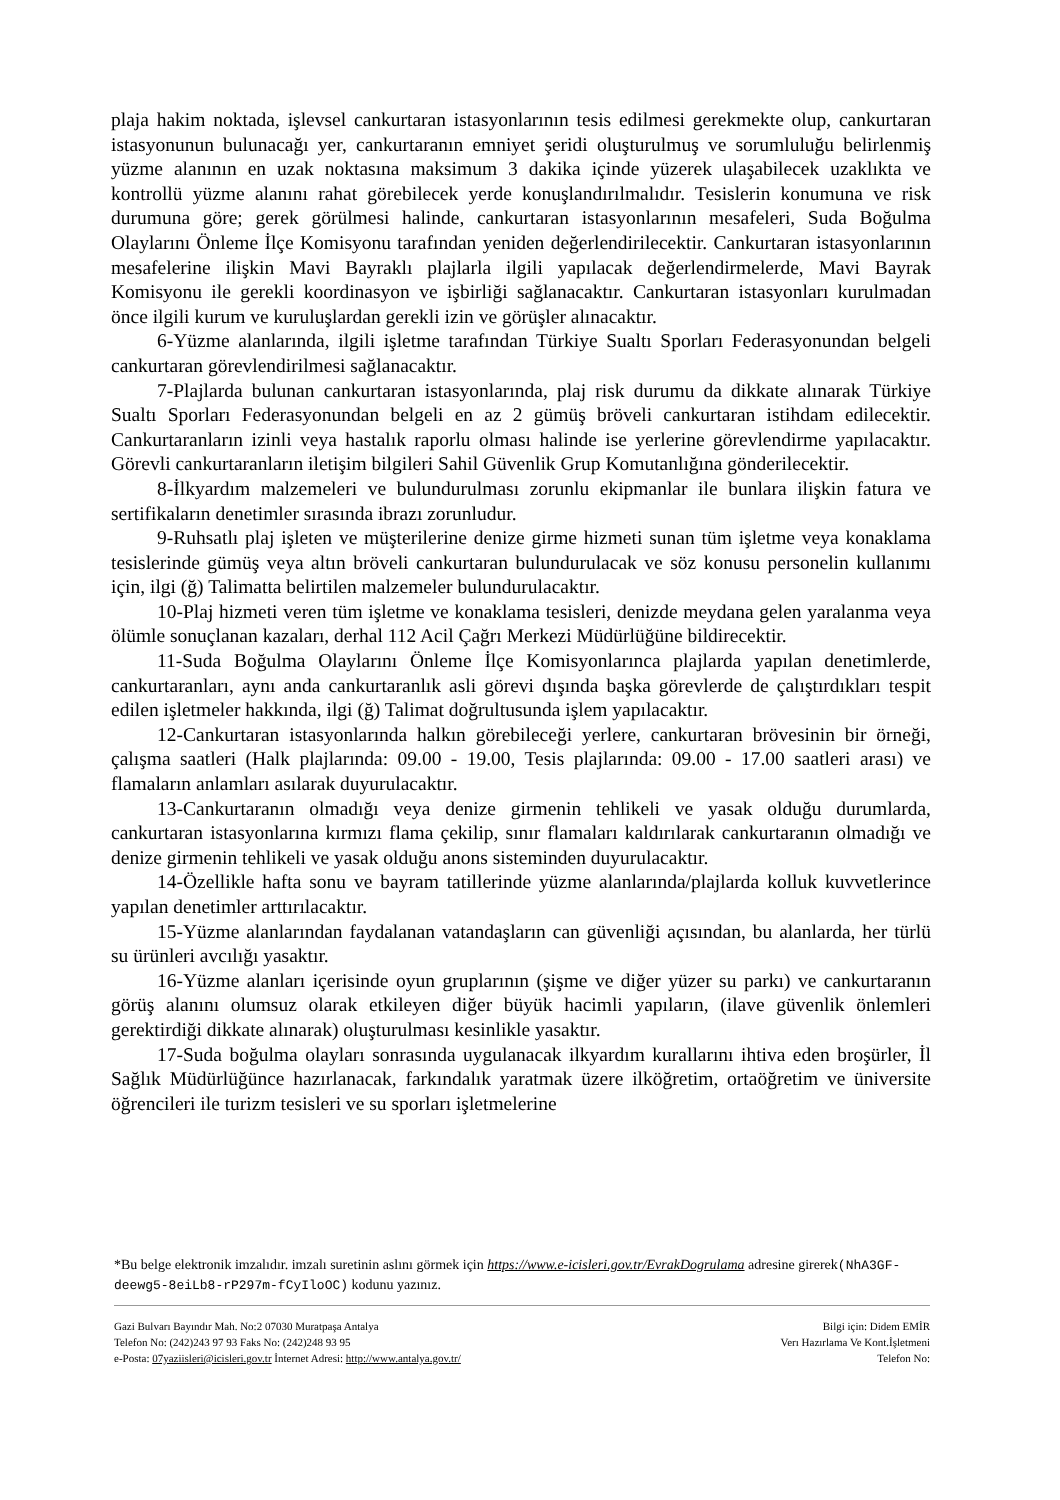plaja hakim noktada, işlevsel cankurtaran istasyonlarının tesis edilmesi gerekmekte olup, cankurtaran istasyonunun bulunacağı yer, cankurtaranın emniyet şeridi oluşturulmuş ve sorumluluğu belirlenmiş yüzme alanının en uzak noktasına maksimum 3 dakika içinde yüzerek ulaşabilecek uzaklıkta ve kontrollü yüzme alanını rahat görebilecek yerde konuşlandırılmalıdır. Tesislerin konumuna ve risk durumuna göre; gerek görülmesi halinde, cankurtaran istasyonlarının mesafeleri, Suda Boğulma Olaylarını Önleme İlçe Komisyonu tarafından yeniden değerlendirilecektir. Cankurtaran istasyonlarının mesafelerine ilişkin Mavi Bayraklı plajlarla ilgili yapılacak değerlendirmelerde, Mavi Bayrak Komisyonu ile gerekli koordinasyon ve işbirliği sağlanacaktır. Cankurtaran istasyonları kurulmadan önce ilgili kurum ve kuruluşlardan gerekli izin ve görüşler alınacaktır.
6-Yüzme alanlarında, ilgili işletme tarafından Türkiye Sualtı Sporları Federasyonundan belgeli cankurtaran görevlendirilmesi sağlanacaktır.
7-Plajlarda bulunan cankurtaran istasyonlarında, plaj risk durumu da dikkate alınarak Türkiye Sualtı Sporları Federasyonundan belgeli en az 2 gümüş bröveli cankurtaran istihdam edilecektir. Cankurtaranların izinli veya hastalık raporlu olması halinde ise yerlerine görevlendirme yapılacaktır. Görevli cankurtaranların iletişim bilgileri Sahil Güvenlik Grup Komutanlığına gönderilecektir.
8-İlkyardım malzemeleri ve bulundurulması zorunlu ekipmanlar ile bunlara ilişkin fatura ve sertifikaların denetimler sırasında ibrazı zorunludur.
9-Ruhsatlı plaj işleten ve müşterilerine denize girme hizmeti sunan tüm işletme veya konaklama tesislerinde gümüş veya altın bröveli cankurtaran bulundurulacak ve söz konusu personelin kullanımı için, ilgi (ğ) Talimatta belirtilen malzemeler bulundurulacaktır.
10-Plaj hizmeti veren tüm işletme ve konaklama tesisleri, denizde meydana gelen yaralanma veya ölümle sonuçlanan kazaları, derhal 112 Acil Çağrı Merkezi Müdürlüğüne bildirecektir.
11-Suda Boğulma Olaylarını Önleme İlçe Komisyonlarınca plajlarda yapılan denetimlerde, cankurtaranları, aynı anda cankurtaranlık asli görevi dışında başka görevlerde de çalıştırdıkları tespit edilen işletmeler hakkında, ilgi (ğ) Talimat doğrultusunda işlem yapılacaktır.
12-Cankurtaran istasyonlarında halkın görebileceği yerlere, cankurtaran brövesinin bir örneği, çalışma saatleri (Halk plajlarında: 09.00 - 19.00, Tesis plajlarında: 09.00 - 17.00 saatleri arası) ve flamaların anlamları asılarak duyurulacaktır.
13-Cankurtaranın olmadığı veya denize girmenin tehlikeli ve yasak olduğu durumlarda, cankurtaran istasyonlarına kırmızı flama çekilip, sınır flamaları kaldırılarak cankurtaranın olmadığı ve denize girmenin tehlikeli ve yasak olduğu anons sisteminden duyurulacaktır.
14-Özellikle hafta sonu ve bayram tatillerinde yüzme alanlarında/plajlarda kolluk kuvvetlerince yapılan denetimler arttırılacaktır.
15-Yüzme alanlarından faydalanan vatandaşların can güvenliği açısından, bu alanlarda, her türlü su ürünleri avcılığı yasaktır.
16-Yüzme alanları içerisinde oyun gruplarının (şişme ve diğer yüzer su parkı) ve cankurtaranın görüş alanını olumsuz olarak etkileyen diğer büyük hacimli yapıların, (ilave güvenlik önlemleri gerektirdiği dikkate alınarak) oluşturulması kesinlikle yasaktır.
17-Suda boğulma olayları sonrasında uygulanacak ilkyardım kurallarını ihtiva eden broşürler, İl Sağlık Müdürlüğünce hazırlanacak, farkındalık yaratmak üzere ilköğretim, ortaöğretim ve üniversite öğrencileri ile turizm tesisleri ve su sporları işletmelerine
*Bu belge elektronik imzalıdır. imzalı suretinin aslını görmek için https://www.e-icisleri.gov.tr/EvrakDogrulama adresine girerek(NhA3GF-deewg5-8eiLb8-rP297m-fCyIloOC) kodunu yazınız.
Gazi Bulvarı Bayındır Mah. No:2 07030 Muratpaşa Antalya
Telefon No: (242)243 97 93 Faks No: (242)248 93 95
e-Posta: 07yaziisleri@icisleri.gov.tr İnternet Adresi: http://www.antalya.gov.tr/
Bilgi için: Didem EMİR
Verı Hazırlama Ve Kont.İşletmeni
Telefon No: